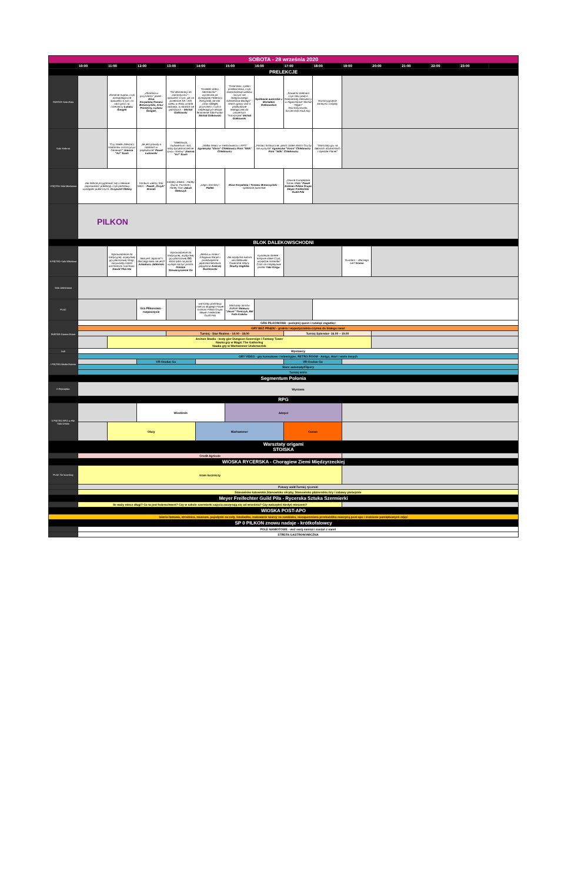| SOBOTA - 28 września 2020 | | | | | | | | | | | | | | | |
| | 10:00 | 11:00 | 12:00 | 13:00 | 14:00 | 15:00 | 16:00 | 17:00 | 18:00 | 19:00 | 20:00 | 21:00 | 22:00 | 23:00 | |
| PRELEKCJE | | | | | | | | | | | | | | | |
| PARTER Sala Złota | | Zbrodnie trupów, czyli antropologiczne opowieści o tym, co nam grozi na cmentarzu Łukasz Śmigiel | „Zbrodnia w przyszłości” panel - Eliza Korpalska,Tomasz Brewczyński, Artur Pomierny, Łukasz Śmigiel, | "Od demokracji do zamordyzmu" - opowieść o tym, jak na przełomie XX i XXI wieku w Rosji umarła nadzieja, a narodził się patriotyzm – Michał Gołkowski | "Dzieeeń dobry, NeoSibirsk!" - wycieczka po dystopijnej Federacji Rosyjskiej nie-tak-znów odległej przyszłości, czyli o nabierającym tempa fenomenie SibirPunka- Michał Gołkowski | "Grad łaski, cyklon przebaczenia, czyli osiemdziesiąt wieków niczym nie skrępowanego miłosierdzia Bożego" - stand-upowy rant o podbudowie teologicznej do uniwersum "Komornika" Michał Gołkowski | Spotkanie autorskie z Michałem Gołkowskim | „Sowiecki Wietnam czyli słów parę o Radzieckiej Interwencji w Afganistanie” Michał "Afgan" Rozmarynowski, Szczeciński Klub Azji. | Rozstrzygnięcie konkursu cosplay | | | | | | |
| Sala Srebrna | | "Czy Wielki Zderzacz Hadronów zniszczył już Genewę?" Joanna "Ari" Szulc | „Ile jest prawdy o robotach w popkulturze” Paweł Łukowski | "Wieloświat, multiwersum i kot, który był jednocześnie żywy i martwy" Joanna "Ari" Szulc | „Walka Wręcz w średniowieczu i RPG” Agnieszka "Vinco" Chlebowicz Piotr "Wilk" Chlebowicz | | „Postaci historyczne, jakich żaden Mistrz Gry by nie wymyślił” Agnieszka "Vinco" Chlebowicz Piotr "Wilk" Chlebowicz | | "Warsztaty gry na bębnach afrykańskich z Djembe Planet" | | | | | | |
| I PIĘTRO Sala Miedziana | Jak dobrze przygotować się i ciekawie poprowadzić prelekcję, czyli podstawy wystąpień publicznych. Krzysztof Oleksy | | Konkurs wiedzy Star Wars – Paweł „Grzyb” Drożdż | Kobiety Jokera - Harley Quinn, Puncline i Harley Sinn Jakub Olekszyk | „Lego i komiksy”. Pallek | Eliza Korpalska i Tomasz Brewczyński – spotkanie autorskie | | „Dawne Europejskie Sztuki Walki” Paweł Erdman Pilska Grupa Meyer Freifechter Guild Piła | | | | | | | |
| | PILKON | | | | | | | | | | | | | | |
| BLOK DALEKOWSCHODNI | | | | | | | | | | | | | | | |
| II PIĘTRO Sala Wiśniowa | | Wprowadzenie do tradycyjnej, azjatyckiej gry planszowej shogi, nazywanej często wschodnimi szachami. Dawid Thai Hai | Jaka jest Japonia? I dlaczego taka nie jest? Arkadiusz Jabłoński | Wprowadzenie do tradycyjnej, azjatyckiej gry planszowej GO , która tylko na pozór wydaje się być prosta. Polskie Stowarzyszenie Go | „Bestia w mroku”. Edogawa Ranpo i przedwojenna japońska literatura popularna Andrzej Świrkowski | Jak azjatycka kultura ukształtowała Gwiezdne Wojny Onufry Zagłoba | Kyarakuta dareke - kospure itoke! Czyli, wszędzie maskotki! Czas na cosplayowe psotki! Yaki Kingu | | | Gundam – dlaczego nie? Komin | | | | | |
| Sala Jaśminowa | | | | | | | | | | | | | | | |
| PLAC | | | Gra Pilkonowa - rozpoczęcie | | warsztaty podstawy miecza długiego Paweł Erdman Pilska Grupa Meyer Freifechter Guild Piła | Warsztaty tańców Balfolk! Mateusz "Jezus" Tomczyk, Bal Folk Kraków | | | | | | | | | |
| PARTER Games Room | GRA PILKONOWA - podejmij quest i rozwiąż zagadkę! | | | | | | | | | | | | | | |
| | GRY BEZ PRĄDU - gralnia i wypożyczalnia czynna do białego rana! | | | | | | | | | | | | | | |
| | | | | Turniej - Star Realms - 14.00 - 18.00 | | | | Turniej Splendor- 16.00 – 19.00 | | | | | | | |
| | | Archon Studio - testy gier Dungeon Sovereign i Fantasy Tower Nauka gry w Magic The Gathering Nauka gry w Warhammer Underworlds | | | | | | | | | | | | | |
| hall | Wystawcy | | | | | | | | | | | | | | |
| I PIĘTRO Media Rooms | GRY VIDEO - gry konsolowe i telewizyjne, RETRO ROOM - Amiga, Atari i wiele innych | | | | | | | | | | | | | | |
| | | | VR-Oculus Go | | | | | VR-Oculus Go | | | | | | | |
| | Stare automaty/Flipery | | | | | | | | | | | | | | |
| | Turniej tetris | | | | | | | | | | | | | | |
| Segmentum Polonia | | | | | | | | | | | | | | | |
| II Piętro/plac | Wystawa | | | | | | | | | | | | | | |
| RPG | | | | | | | | | | | | | | | |
| II PIĘTRO RPG w Pile Sala Orków | | | Wiedźmin | | | Adepci | | | | | | | | | |
| | | Obcy | | | Warhammer | | | Conan | | | | | | | |
| Warsztaty origami STOISKA | | | | | | | | | | | | | | | |
| | Credit Agricole | | | | | | | | | | | | | | |
| WIOSKA RYCERSKA - Chorągiew Ziemi Międzyrzeckiej | | | | | | | | | | | | | | | |
| PLAC Tor łuczniczy | kram łuczniczy | | | | | | | | | | | | | | |
| | Pokazy walk\Turniej rycerski | | | | | | | | | | | | | | |
| | Stanowisko katowskie,Stanowisko skryby, Stanowisko płatnerskie,Gry i zabawy plebejskie | | | | | | | | | | | | | | |
| Meyer Freifechter Guild Piła - Rycerska Sztuka Szermierki | | | | | | | | | | | | | | | |
| | Ile waży miecz długi? Co to jest federschwert? Czy w szkole szermierki zajęcia zaczynają się od września? Czy walczyłeś kiedyś mieczem? | | | | | | | | | | | | | | |
| WIOSKA POST-APO | | | | | | | | | | | | | | | |
| loteria fantowa, strzelnica, muzeum, pojedynki na nefy, fotobudka, malowanie twarzy na zombiaka, niezapomniana przekażdżka maszyną post-apo i zrobienie pamiątkowych zdjęć | | | | | | | | | | | | | | | |
| SP 0 PILKON znowu nadaje - krótkofalowcy | | | | | | | | | | | | | | | |
| | POLE NAMIOTOWE - weź swój namiot i zostań z nami! | | | | | | | | | | | | | | |
| | STREFA GASTRONOMICZNA | | | | | | | | | | | | | | |